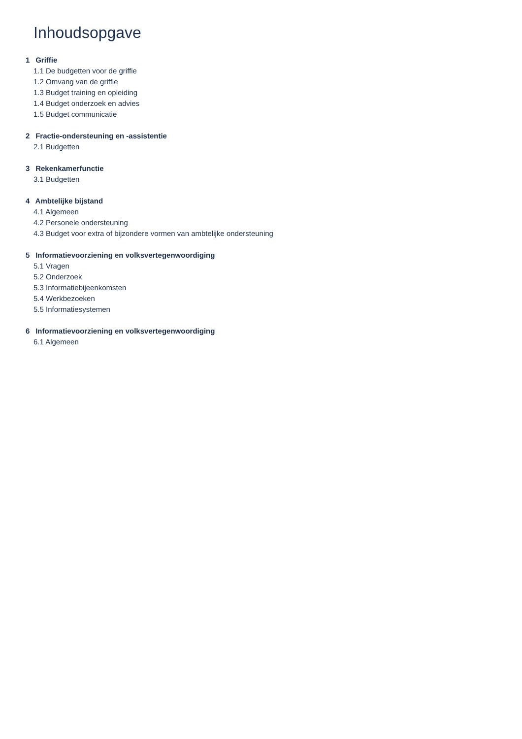Inhoudsopgave
1 Griffie
1.1 De budgetten voor de griffie
1.2 Omvang van de griffie
1.3 Budget training en opleiding
1.4 Budget onderzoek en advies
1.5 Budget communicatie
2 Fractie-ondersteuning en -assistentie
2.1 Budgetten
3 Rekenkamerfunctie
3.1 Budgetten
4 Ambtelijke bijstand
4.1 Algemeen
4.2 Personele ondersteuning
4.3 Budget voor extra of bijzondere vormen van ambtelijke ondersteuning
5 Informatievoorziening en volksvertegenwoordiging
5.1 Vragen
5.2 Onderzoek
5.3 Informatiebijeenkomsten
5.4 Werkbezoeken
5.5 Informatiesystemen
6 Informatievoorziening en volksvertegenwoordiging
6.1 Algemeen